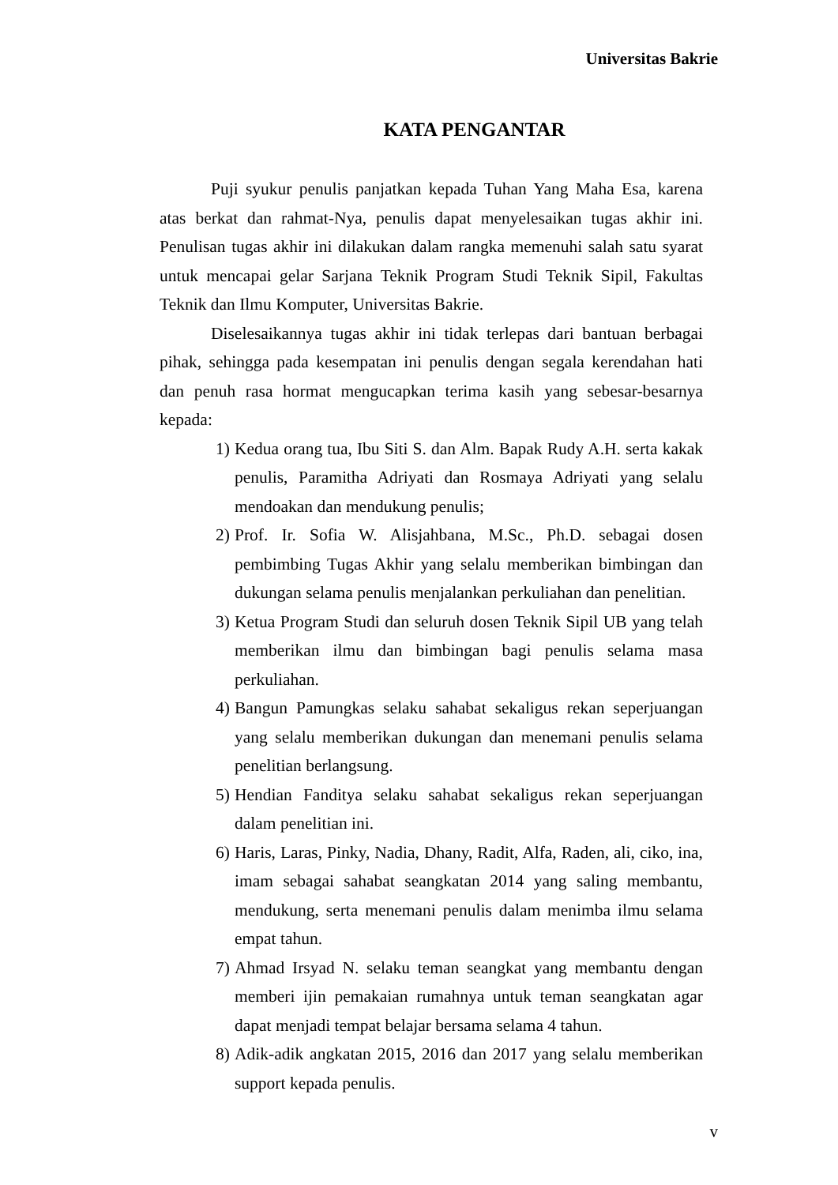Universitas Bakrie
KATA PENGANTAR
Puji syukur penulis panjatkan kepada Tuhan Yang Maha Esa, karena atas berkat dan rahmat-Nya, penulis dapat menyelesaikan tugas akhir ini. Penulisan tugas akhir ini dilakukan dalam rangka memenuhi salah satu syarat untuk mencapai gelar Sarjana Teknik Program Studi Teknik Sipil, Fakultas Teknik dan Ilmu Komputer, Universitas Bakrie.
Diselesaikannya tugas akhir ini tidak terlepas dari bantuan berbagai pihak, sehingga pada kesempatan ini penulis dengan segala kerendahan hati dan penuh rasa hormat mengucapkan terima kasih yang sebesar-besarnya kepada:
1) Kedua orang tua, Ibu Siti S. dan Alm. Bapak Rudy A.H. serta kakak penulis, Paramitha Adriyati dan Rosmaya Adriyati yang selalu mendoakan dan mendukung penulis;
2) Prof. Ir. Sofia W. Alisjahbana, M.Sc., Ph.D. sebagai dosen pembimbing Tugas Akhir yang selalu memberikan bimbingan dan dukungan selama penulis menjalankan perkuliahan dan penelitian.
3) Ketua Program Studi dan seluruh dosen Teknik Sipil UB yang telah memberikan ilmu dan bimbingan bagi penulis selama masa perkuliahan.
4) Bangun Pamungkas selaku sahabat sekaligus rekan seperjuangan yang selalu memberikan dukungan dan menemani penulis selama penelitian berlangsung.
5) Hendian Fanditya selaku sahabat sekaligus rekan seperjuangan dalam penelitian ini.
6) Haris, Laras, Pinky, Nadia, Dhany, Radit, Alfa, Raden, ali, ciko, ina, imam sebagai sahabat seangkatan 2014 yang saling membantu, mendukung, serta menemani penulis dalam menimba ilmu selama empat tahun.
7) Ahmad Irsyad N. selaku teman seangkat yang membantu dengan memberi ijin pemakaian rumahnya untuk teman seangkatan agar dapat menjadi tempat belajar bersama selama 4 tahun.
8) Adik-adik angkatan 2015, 2016 dan 2017 yang selalu memberikan support kepada penulis.
v